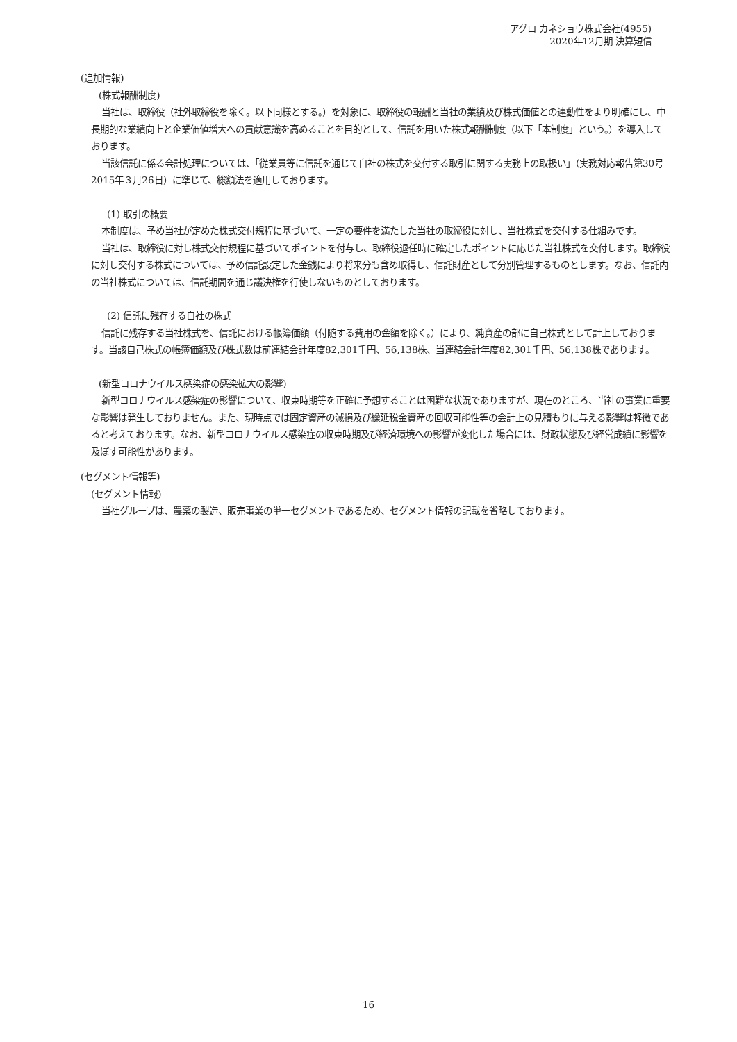アグロ カネショウ株式会社(4955)
2020年12月期 決算短信
(追加情報)
(株式報酬制度)
当社は、取締役（社外取締役を除く。以下同様とする。）を対象に、取締役の報酬と当社の業績及び株式価値との連動性をより明確にし、中長期的な業績向上と企業価値増大への貢献意識を高めることを目的として、信託を用いた株式報酬制度（以下「本制度」という。）を導入しております。
当該信託に係る会計処理については、「従業員等に信託を通じて自社の株式を交付する取引に関する実務上の取扱い」（実務対応報告第30号 2015年３月26日）に準じて、総額法を適用しております。
(1) 取引の概要
本制度は、予め当社が定めた株式交付規程に基づいて、一定の要件を満たした当社の取締役に対し、当社株式を交付する仕組みです。
当社は、取締役に対し株式交付規程に基づいてポイントを付与し、取締役退任時に確定したポイントに応じた当社株式を交付します。取締役に対し交付する株式については、予め信託設定した金銭により将来分も含め取得し、信託財産として分別管理するものとします。なお、信託内の当社株式については、信託期間を通じ議決権を行使しないものとしております。
(2) 信託に残存する自社の株式
信託に残存する当社株式を、信託における帳簿価額（付随する費用の金額を除く。）により、純資産の部に自己株式として計上しております。当該自己株式の帳簿価額及び株式数は前連結会計年度82,301千円、56,138株、当連結会計年度82,301千円、56,138株であります。
(新型コロナウイルス感染症の感染拡大の影響)
新型コロナウイルス感染症の影響について、収束時期等を正確に予想することは困難な状況でありますが、現在のところ、当社の事業に重要な影響は発生しておりません。また、現時点では固定資産の減損及び繰延税金資産の回収可能性等の会計上の見積もりに与える影響は軽微であると考えております。なお、新型コロナウイルス感染症の収束時期及び経済環境への影響が変化した場合には、財政状態及び経営成績に影響を及ぼす可能性があります。
(セグメント情報等)
(セグメント情報)
当社グループは、農薬の製造、販売事業の単一セグメントであるため、セグメント情報の記載を省略しております。
16